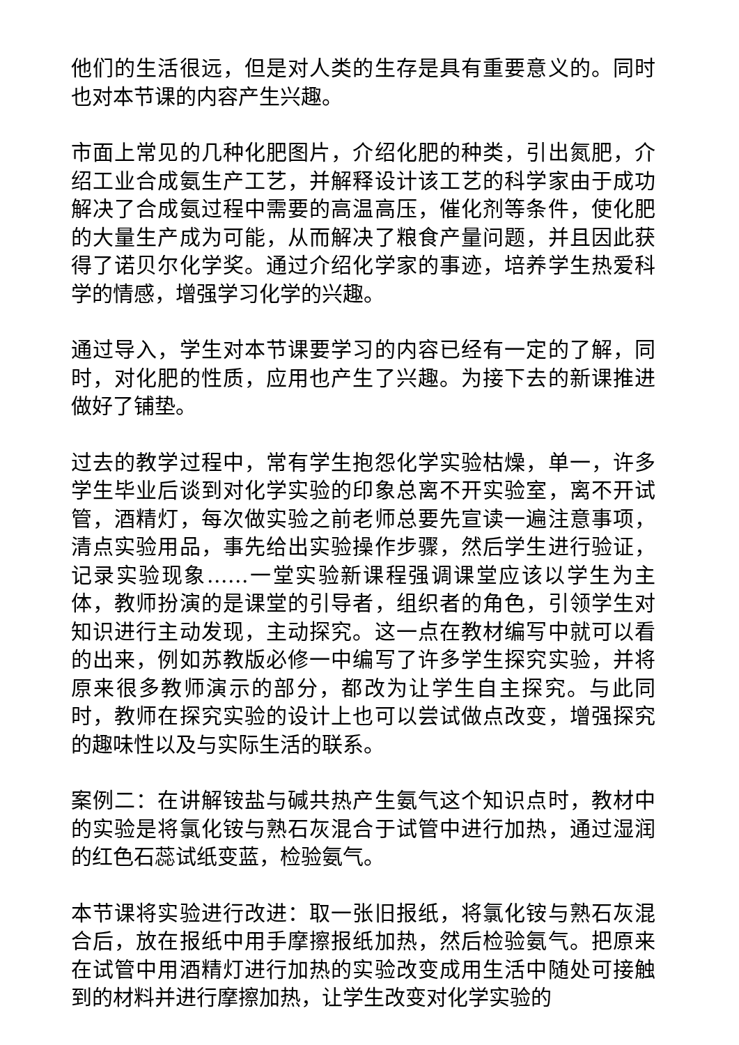他们的生活很远，但是对人类的生存是具有重要意义的。同时也对本节课的内容产生兴趣。
市面上常见的几种化肥图片，介绍化肥的种类，引出氮肥，介绍工业合成氨生产工艺，并解释设计该工艺的科学家由于成功解决了合成氨过程中需要的高温高压，催化剂等条件，使化肥的大量生产成为可能，从而解决了粮食产量问题，并且因此获得了诺贝尔化学奖。通过介绍化学家的事迹，培养学生热爱科学的情感，增强学习化学的兴趣。
通过导入，学生对本节课要学习的内容已经有一定的了解，同时，对化肥的性质，应用也产生了兴趣。为接下去的新课推进做好了铺垫。
过去的教学过程中，常有学生抱怨化学实验枯燥，单一，许多学生毕业后谈到对化学实验的印象总离不开实验室，离不开试管，酒精灯，每次做实验之前老师总要先宣读一遍注意事项，清点实验用品，事先给出实验操作步骤，然后学生进行验证，记录实验现象……一堂实验新课程强调课堂应该以学生为主体，教师扮演的是课堂的引导者，组织者的角色，引领学生对知识进行主动发现，主动探究。这一点在教材编写中就可以看的出来，例如苏教版必修一中编写了许多学生探究实验，并将原来很多教师演示的部分，都改为让学生自主探究。与此同时，教师在探究实验的设计上也可以尝试做点改变，增强探究的趣味性以及与实际生活的联系。
案例二：在讲解铵盐与碱共热产生氨气这个知识点时，教材中的实验是将氯化铵与熟石灰混合于试管中进行加热，通过湿润的红色石蕊试纸变蓝，检验氨气。
本节课将实验进行改进：取一张旧报纸，将氯化铵与熟石灰混合后，放在报纸中用手摩擦报纸加热，然后检验氨气。把原来在试管中用酒精灯进行加热的实验改变成用生活中随处可接触到的材料并进行摩擦加热，让学生改变对化学实验的